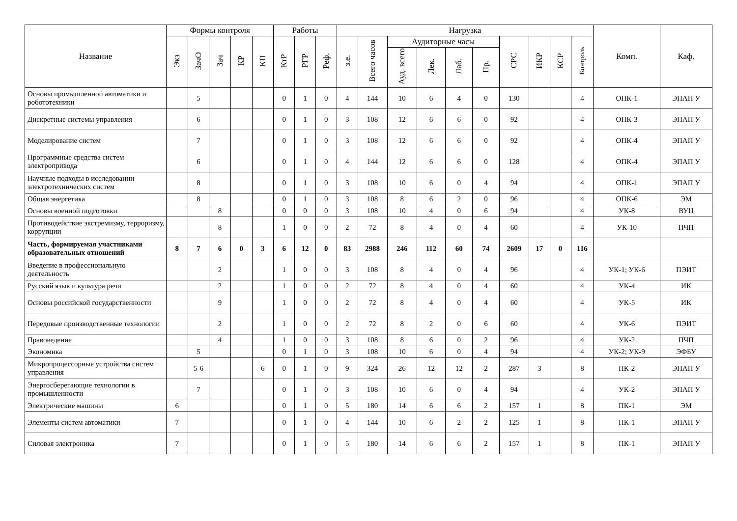| Название | Формы контроля | | | | | Работы | | | Нагрузка | | | | | | | | | | Комп. | Каф. |
| --- | --- | --- | --- | --- | --- | --- | --- | --- | --- | --- | --- | --- | --- | --- | --- | --- | --- | --- | --- | --- |
| | Экз | ЗачО | Зач | КР | КП | КтР | РГР | Реф. | з.е. | Всего часов | Аудиторные часы | | | | СРС | ИКР | КСР | Контроль | | |
| | | | | | | | | | | | Ауд. всего | Лек. | Лаб. | Пр. | | | | | | |
| Основы промышленной автоматики и робототехники | | 5 | | | | 0 | 1 | 0 | 4 | 144 | 10 | 6 | 4 | 0 | 130 | | | 4 | ОПК-1 | ЭПАП У |
| Дискретные системы управления | | 6 | | | | 0 | 1 | 0 | 3 | 108 | 12 | 6 | 6 | 0 | 92 | | | 4 | ОПК-3 | ЭПАП У |
| Моделирование систем | | 7 | | | | 0 | 1 | 0 | 3 | 108 | 12 | 6 | 6 | 0 | 92 | | | 4 | ОПК-4 | ЭПАП У |
| Программные средства систем электропривода | | 6 | | | | 0 | 1 | 0 | 4 | 144 | 12 | 6 | 6 | 0 | 128 | | | 4 | ОПК-4 | ЭПАП У |
| Научные подходы в исследовании электротехнических систем | | 8 | | | | 0 | 1 | 0 | 3 | 108 | 10 | 6 | 0 | 4 | 94 | | | 4 | ОПК-1 | ЭПАП У |
| Общая энергетика | | 8 | | | | 0 | 1 | 0 | 3 | 108 | 8 | 6 | 2 | 0 | 96 | | | 4 | ОПК-6 | ЭМ |
| Основы военной подготовки | | | 8 | | | 0 | 0 | 0 | 3 | 108 | 10 | 4 | 0 | 6 | 94 | | | 4 | УК-8 | ВУЦ |
| Противодействие экстремизму, терроризму, коррупции | | | 8 | | | 1 | 0 | 0 | 2 | 72 | 8 | 4 | 0 | 4 | 60 | | | 4 | УК-10 | ПЧП |
| Часть, формируемая участниками образовательных отношений | 8 | 7 | 6 | 0 | 3 | 6 | 12 | 0 | 83 | 2988 | 246 | 112 | 60 | 74 | 2609 | 17 | 0 | 116 | | |
| Введение в профессиональную деятельность | | | 2 | | | 1 | 0 | 0 | 3 | 108 | 8 | 4 | 0 | 4 | 96 | | | 4 | УК-1; УК-6 | ПЭИТ |
| Русский язык и культура речи | | | 2 | | | 1 | 0 | 0 | 2 | 72 | 8 | 4 | 0 | 4 | 60 | | | 4 | УК-4 | ИК |
| Основы российской государственности | | | 9 | | | 1 | 0 | 0 | 2 | 72 | 8 | 4 | 0 | 4 | 60 | | | 4 | УК-5 | ИК |
| Передовые производственные технологии | | | 2 | | | 1 | 0 | 0 | 2 | 72 | 8 | 2 | 0 | 6 | 60 | | | 4 | УК-6 | ПЭИТ |
| Правоведение | | | 4 | | | 1 | 0 | 0 | 3 | 108 | 8 | 6 | 0 | 2 | 96 | | | 4 | УК-2 | ПЧП |
| Экономика | | 5 | | | | 0 | 1 | 0 | 3 | 108 | 10 | 6 | 0 | 4 | 94 | | | 4 | УК-2; УК-9 | ЭФБУ |
| Микропроцессорные устройства систем управления | | 5-6 | | | 6 | 0 | 1 | 0 | 9 | 324 | 26 | 12 | 12 | 2 | 287 | 3 | | 8 | ПК-2 | ЭПАП У |
| Энергосберегающие технологии в промышленности | | 7 | | | | 0 | 1 | 0 | 3 | 108 | 10 | 6 | 0 | 4 | 94 | | | 4 | УК-2 | ЭПАП У |
| Электрические машины | 6 | | | | | 0 | 1 | 0 | 5 | 180 | 14 | 6 | 6 | 2 | 157 | 1 | | 8 | ПК-1 | ЭМ |
| Элементы систем автоматики | 7 | | | | | 0 | 1 | 0 | 4 | 144 | 10 | 6 | 2 | 2 | 125 | 1 | | 8 | ПК-1 | ЭПАП У |
| Силовая электроника | 7 | | | | | 0 | 1 | 0 | 5 | 180 | 14 | 6 | 6 | 2 | 157 | 1 | | 8 | ПК-1 | ЭПАП У |